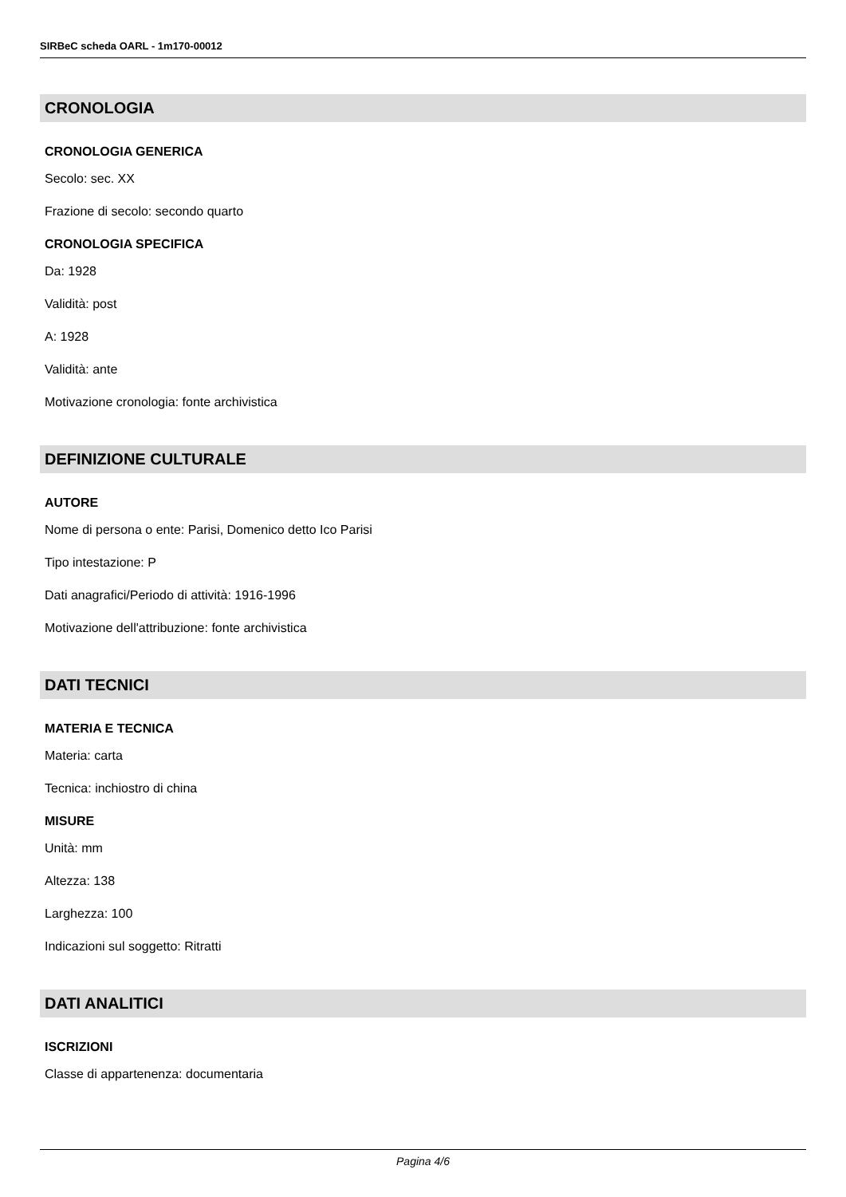SIRBeC scheda OARL - 1m170-00012
CRONOLOGIA
CRONOLOGIA GENERICA
Secolo: sec. XX
Frazione di secolo: secondo quarto
CRONOLOGIA SPECIFICA
Da: 1928
Validità: post
A: 1928
Validità: ante
Motivazione cronologia: fonte archivistica
DEFINIZIONE CULTURALE
AUTORE
Nome di persona o ente: Parisi, Domenico detto Ico Parisi
Tipo intestazione: P
Dati anagrafici/Periodo di attività: 1916-1996
Motivazione dell'attribuzione: fonte archivistica
DATI TECNICI
MATERIA E TECNICA
Materia: carta
Tecnica: inchiostro di china
MISURE
Unità: mm
Altezza: 138
Larghezza: 100
Indicazioni sul soggetto: Ritratti
DATI ANALITICI
ISCRIZIONI
Classe di appartenenza: documentaria
Pagina 4/6